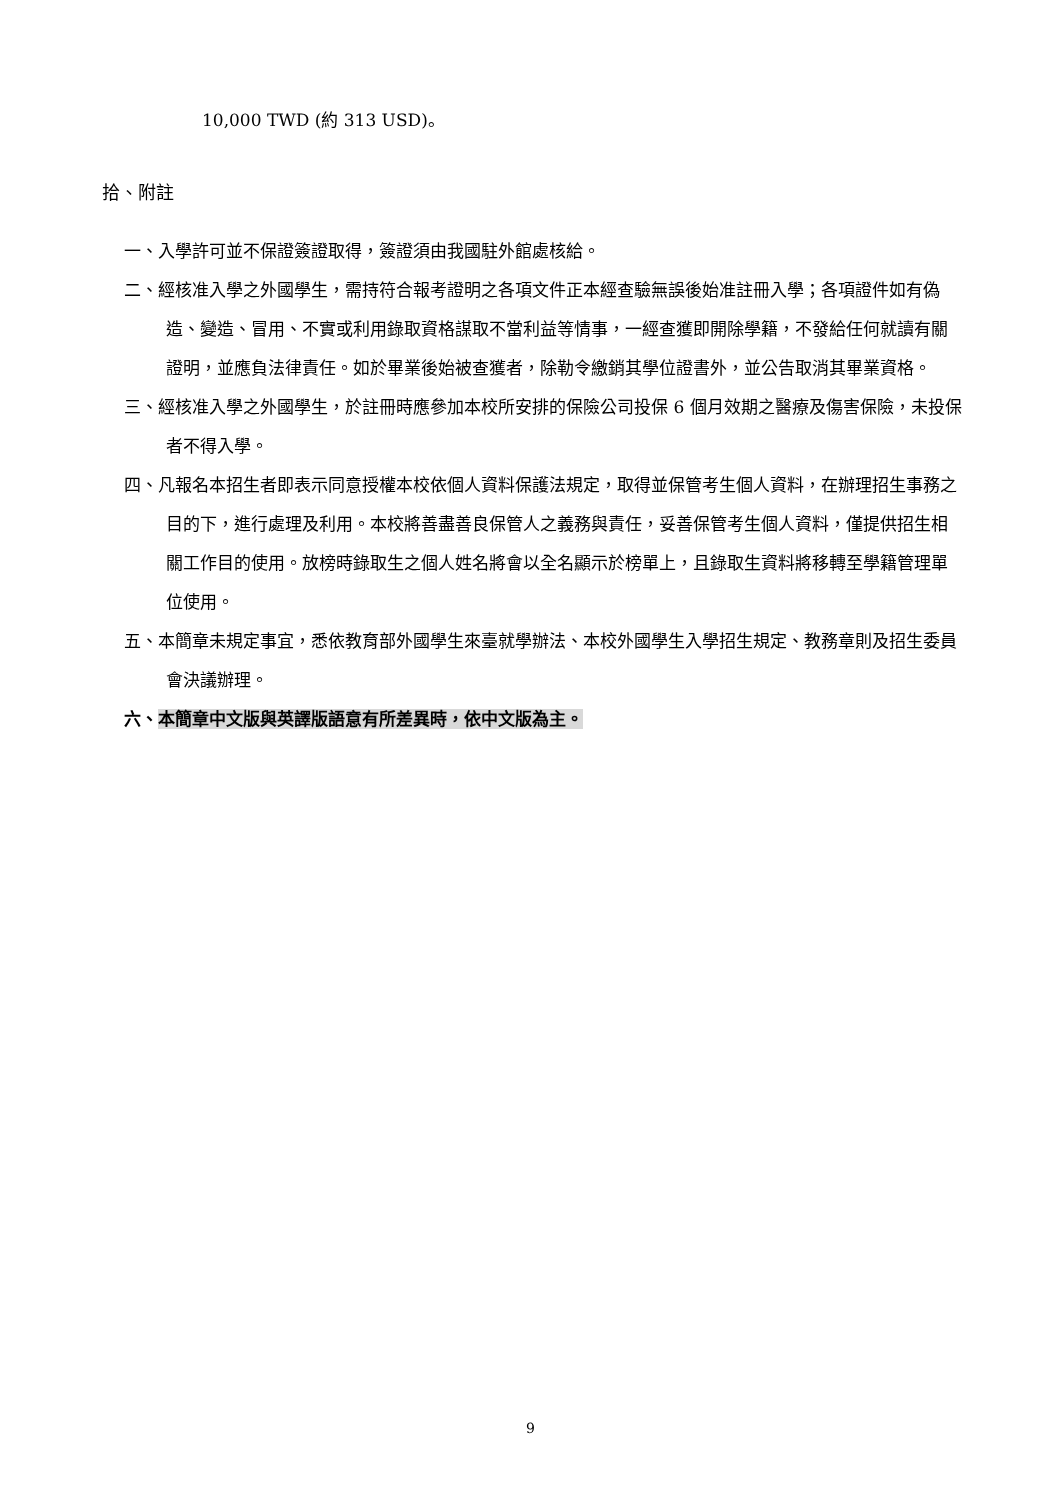10,000 TWD (約 313 USD)。
拾、附註
一、入學許可並不保證簽證取得，簽證須由我國駐外館處核給。
二、經核准入學之外國學生，需持符合報考證明之各項文件正本經查驗無誤後始准註冊入學；各項證件如有偽造、變造、冒用、不實或利用錄取資格謀取不當利益等情事，一經查獲即開除學籍，不發給任何就讀有關證明，並應負法律責任。如於畢業後始被查獲者，除勒令繳銷其學位證書外，並公告取消其畢業資格。
三、經核准入學之外國學生，於註冊時應參加本校所安排的保險公司投保 6 個月效期之醫療及傷害保險，未投保者不得入學。
四、凡報名本招生者即表示同意授權本校依個人資料保護法規定，取得並保管考生個人資料，在辦理招生事務之目的下，進行處理及利用。本校將善盡善良保管人之義務與責任，妥善保管考生個人資料，僅提供招生相關工作目的使用。放榜時錄取生之個人姓名將會以全名顯示於榜單上，且錄取生資料將移轉至學籍管理單位使用。
五、本簡章未規定事宜，悉依教育部外國學生來臺就學辦法、本校外國學生入學招生規定、教務章則及招生委員會決議辦理。
六、本簡章中文版與英譯版語意有所差異時，依中文版為主。
9